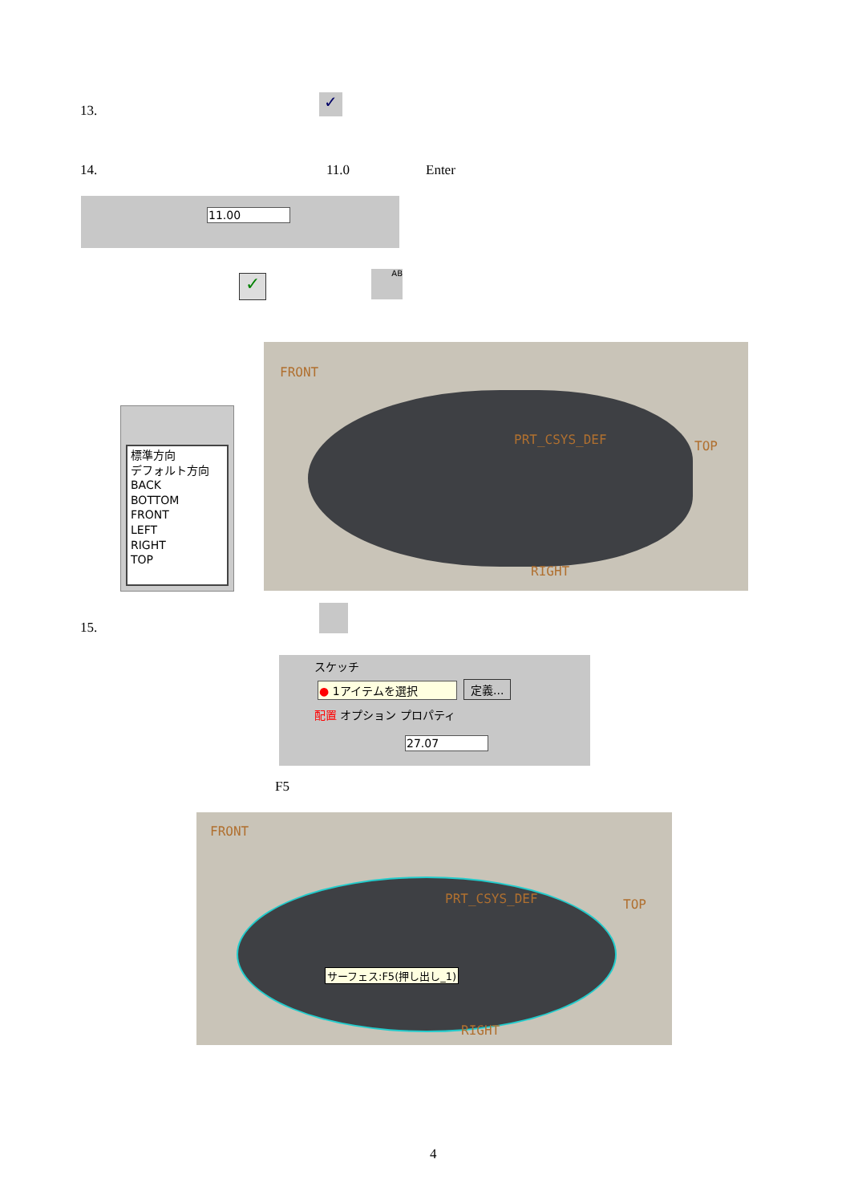13. ✓
14. 11.0 Enter
11.00
✓ AB
標準方向
デフォルト方向
BACK
BOTTOM
FRONT
LEFT
RIGHT
TOP
FRONT
PRT_CSYS_DEF TOP
RIGHT
15.
スケッチ
● 1アイテムを選択 定義...
配置 オプション プロパティ
27.07
F5
FRONT
PRT_CSYS_DEF TOP
RIGHT
サーフェス:F5(押し出し_1)
4